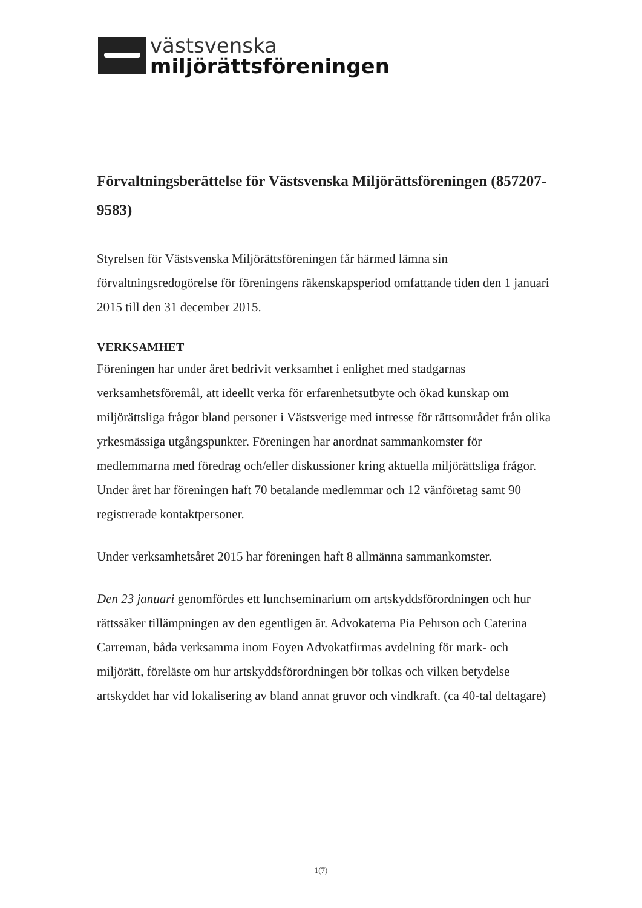västsvenska
miljörättsföreningen
Förvaltningsberättelse för Västsvenska Miljörättsföreningen (857207-9583)
Styrelsen för Västsvenska Miljörättsföreningen får härmed lämna sin förvaltningsredogörelse för föreningens räkenskapsperiod omfattande tiden den 1 januari 2015 till den 31 december 2015.
VERKSAMHET
Föreningen har under året bedrivit verksamhet i enlighet med stadgarnas verksamhetsföremål, att ideellt verka för erfarenhetsutbyte och ökad kunskap om miljörättsliga frågor bland personer i Västsverige med intresse för rättsområdet från olika yrkesmässiga utgångspunkter. Föreningen har anordnat sammankomster för medlemmarna med föredrag och/eller diskussioner kring aktuella miljörättsliga frågor. Under året har föreningen haft 70 betalande medlemmar och 12 vänföretag samt 90 registrerade kontaktpersoner.
Under verksamhetsåret 2015 har föreningen haft 8 allmänna sammankomster.
Den 23 januari genomfördes ett lunchseminarium om artskyddsförordningen och hur rättssäker tillämpningen av den egentligen är. Advokaterna Pia Pehrson och Caterina Carreman, båda verksamma inom Foyen Advokatfirmas avdelning för mark- och miljörätt, föreläste om hur artskyddsförordningen bör tolkas och vilken betydelse artskyddet har vid lokalisering av bland annat gruvor och vindkraft. (ca 40-tal deltagare)
1(7)